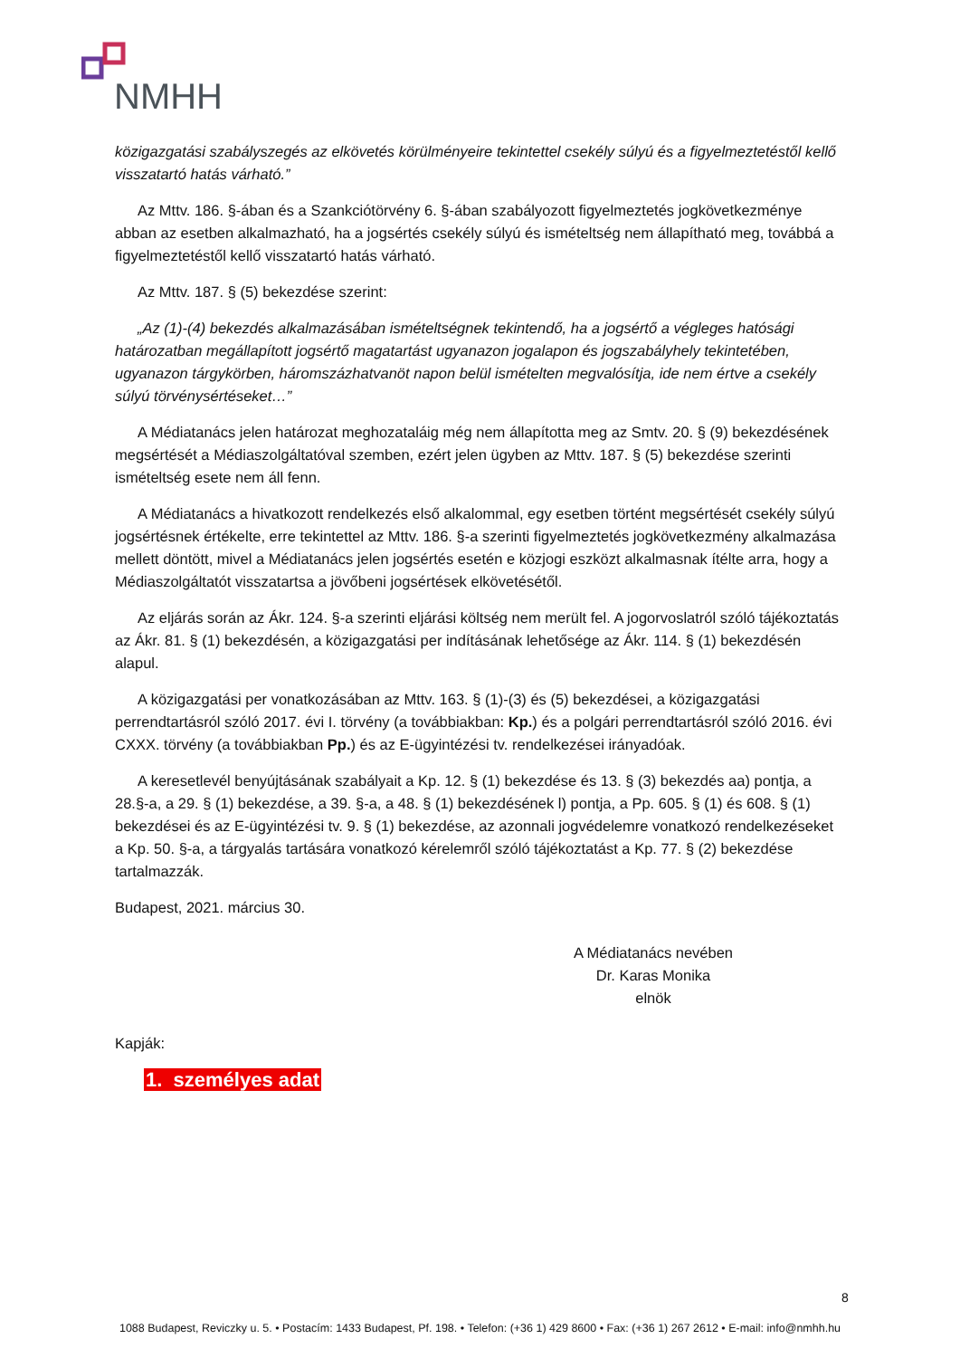NMHH
közigazgatási szabályszegés az elkövetés körülményeire tekintettel csekély súlyú és a figyelmeztetéstől kellő visszatartó hatás várható.”
Az Mttv. 186. §-ában és a Szankciótörvény 6. §-ában szabályozott figyelmeztetés jogkövetkezménye abban az esetben alkalmazható, ha a jogsértés csekély súlyú és ismételtség nem állapítható meg, továbbá a figyelmeztetéstől kellő visszatartó hatás várható.
Az Mttv. 187. § (5) bekezdése szerint:
„Az (1)-(4) bekezdés alkalmazásában ismételtségnek tekintendő, ha a jogsértő a végleges hatósági határozatban megállapított jogsértő magatartást ugyanazon jogalapon és jogszabályhely tekintetében, ugyanazon tárgykörben, háromszázhatvanöt napon belül ismételten megvalósítja, ide nem értve a csekély súlyú törvénysértéseket…”
A Médiatanács jelen határozat meghozataláig még nem állapította meg az Smtv. 20. § (9) bekezdésének megsértését a Médiaszolgáltatóval szemben, ezért jelen ügyben az Mttv. 187. § (5) bekezdése szerinti ismételtség esete nem áll fenn.
A Médiatanács a hivatkozott rendelkezés első alkalommal, egy esetben történt megsértését csekély súlyú jogsértésnek értékelte, erre tekintettel az Mttv. 186. §-a szerinti figyelmeztetés jogkövetkezmény alkalmazása mellett döntött, mivel a Médiatanács jelen jogsértés esetén e közjogi eszközt alkalmasnak ítélte arra, hogy a Médiaszolgáltatót visszatartsa a jövőbeni jogsértések elkövetésétől.
Az eljárás során az Ákr. 124. §-a szerinti eljárási költség nem merült fel. A jogorvoslatról szóló tájékoztatás az Ákr. 81. § (1) bekezdésén, a közigazgatási per indításának lehetősége az Ákr. 114. § (1) bekezdésén alapul.
A közigazgatási per vonatkozásában az Mttv. 163. § (1)-(3) és (5) bekezdései, a közigazgatási perrendtartásról szóló 2017. évi I. törvény (a továbbiakban: Kp.) és a polgári perrendtartásról szóló 2016. évi CXXX. törvény (a továbbiakban Pp.) és az E-ügyintézési tv. rendelkezései irányadóak.
A keresetlevél benyújtásának szabályait a Kp. 12. § (1) bekezdése és 13. § (3) bekezdés aa) pontja, a 28.§-a, a 29. § (1) bekezdése, a 39. §-a, a 48. § (1) bekezdésének l) pontja, a Pp. 605. § (1) és 608. § (1) bekezdései és az E-ügyintézési tv. 9. § (1) bekezdése, az azonnali jogvédelemre vonatkozó rendelkezéseket a Kp. 50. §-a, a tárgyalás tartására vonatkozó kérelemről szóló tájékoztatást a Kp. 77. § (2) bekezdése tartalmazzák.
Budapest, 2021. március 30.
A Médiatanács nevében
Dr. Karas Monika
elnök
Kapják:
1. személyes adat
8
1088 Budapest, Reviczky u. 5. • Postacím: 1433 Budapest, Pf. 198. • Telefon: (+36 1) 429 8600 • Fax: (+36 1) 267 2612 • E-mail: info@nmhh.hu